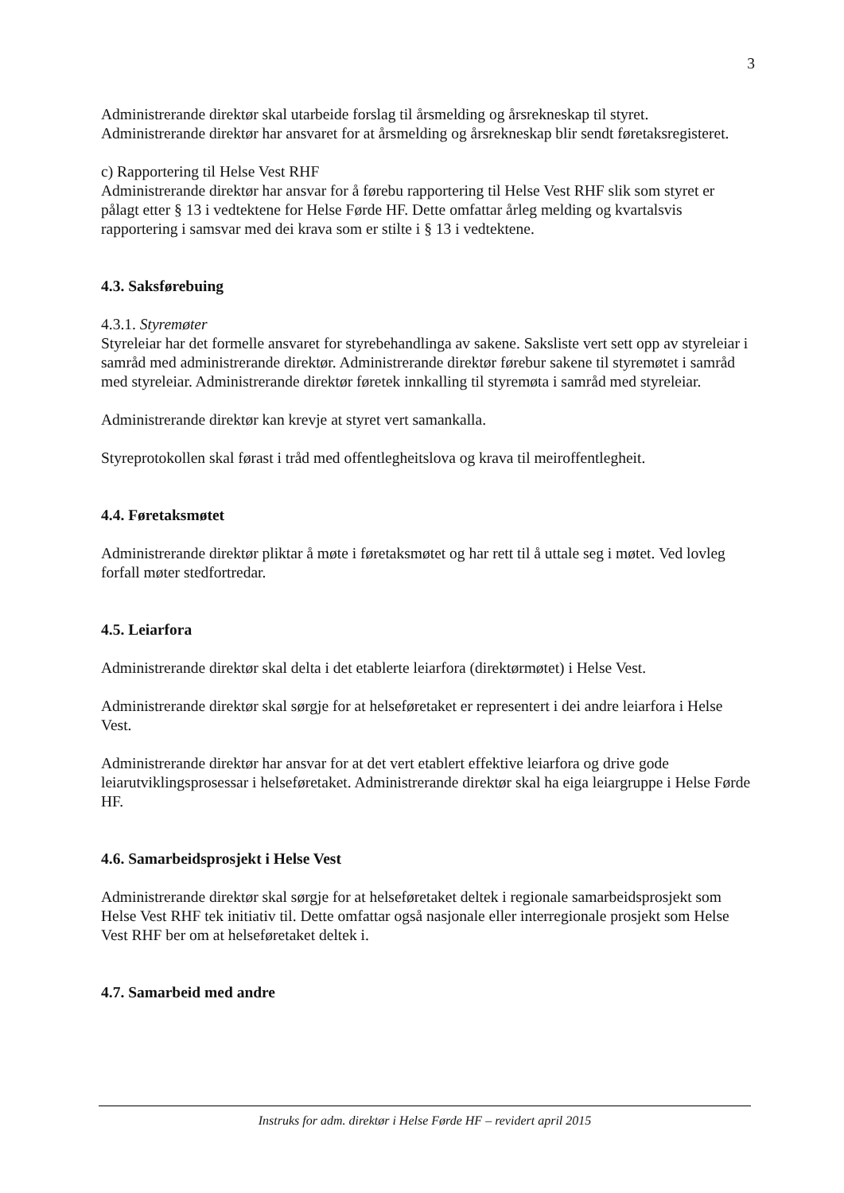3
Administrerande direktør skal utarbeide forslag til årsmelding og årsrekneskap til styret. Administrerande direktør har ansvaret for at årsmelding og årsrekneskap blir sendt føretaksregisteret.
c) Rapportering til Helse Vest RHF
Administrerande direktør har ansvar for å førebu rapportering til Helse Vest RHF slik som styret er pålagt etter § 13 i vedtektene for Helse Førde HF. Dette omfattar årleg melding og kvartalsvis rapportering i samsvar med dei krava som er stilte i § 13 i vedtektene.
4.3. Saksførebuing
4.3.1. Styremøter
Styreleiar har det formelle ansvaret for styrebehandlinga av sakene. Saksliste vert sett opp av styreleiar i samråd med administrerande direktør. Administrerande direktør førebur sakene til styremøtet i samråd med styreleiar. Administrerande direktør føretek innkalling til styremøta i samråd med styreleiar.
Administrerande direktør kan krevje at styret vert samankalla.
Styreprotokollen skal førast i tråd med offentlegheitslova og krava til meiroffentlegheit.
4.4. Føretaksmøtet
Administrerande direktør pliktar å møte i føretaksmøtet og har rett til å uttale seg i møtet. Ved lovleg forfall møter stedfortredar.
4.5. Leiarfora
Administrerande direktør skal delta i det etablerte leiarfora (direktørmøtet) i Helse Vest.
Administrerande direktør skal sørgje for at helseføretaket er representert i dei andre leiarfora i Helse Vest.
Administrerande direktør har ansvar for at det vert etablert effektive leiarfora og drive gode leiarutviklingsprosessar i helseføretaket. Administrerande direktør skal ha eiga leiargruppe i Helse Førde HF.
4.6. Samarbeidsprosjekt i Helse Vest
Administrerande direktør skal sørgje for at helseføretaket deltek i regionale samarbeidsprosjekt som Helse Vest RHF tek initiativ til. Dette omfattar også nasjonale eller interregionale prosjekt som Helse Vest RHF ber om at helseføretaket deltek i.
4.7. Samarbeid med andre
Instruks for adm. direktør i Helse Førde HF – revidert april 2015